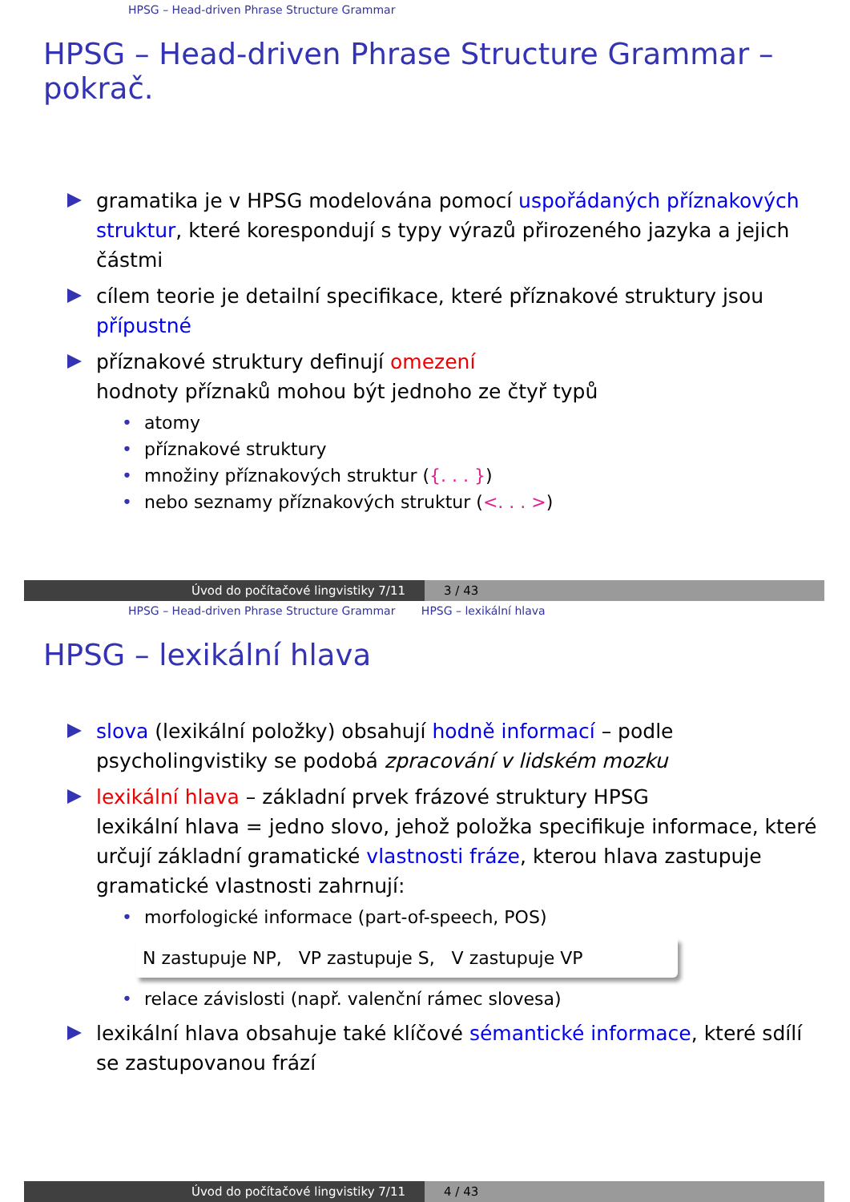HPSG – Head-driven Phrase Structure Grammar
HPSG – Head-driven Phrase Structure Grammar – pokrač.
gramatika je v HPSG modelována pomocí uspořádaných příznakových struktur, které korespondují s typy výrazů přirozeného jazyka a jejich částmi
cílem teorie je detailní specifikace, které příznakové struktury jsou přípustné
příznakové struktury definují omezení
hodnoty příznaků mohou být jednoho ze čtyř typů
atomy
příznakové struktury
množiny příznakových struktur ({. . . })
nebo seznamy příznakových struktur (<. . . >)
Úvod do počítačové lingvistiky 7/11 3 / 43
HPSG – Head-driven Phrase Structure Grammar HPSG – lexikální hlava
HPSG – lexikální hlava
slova (lexikální položky) obsahují hodně informací – podle psycholingvistiky se podobá zpracování v lidském mozku
lexikální hlava – základní prvek frázové struktury HPSG
lexikální hlava = jedno slovo, jehož položka specifikuje informace, které určují základní gramatické vlastnosti fráze, kterou hlava zastupuje
gramatické vlastnosti zahrnují:
morfologické informace (part-of-speech, POS)
N zastupuje NP, VP zastupuje S, V zastupuje VP
relace závislosti (např. valenční rámec slovesa)
lexikální hlava obsahuje také klíčové sémantické informace, které sdílí se zastupovanou frází
Úvod do počítačové lingvistiky 7/11 4 / 43